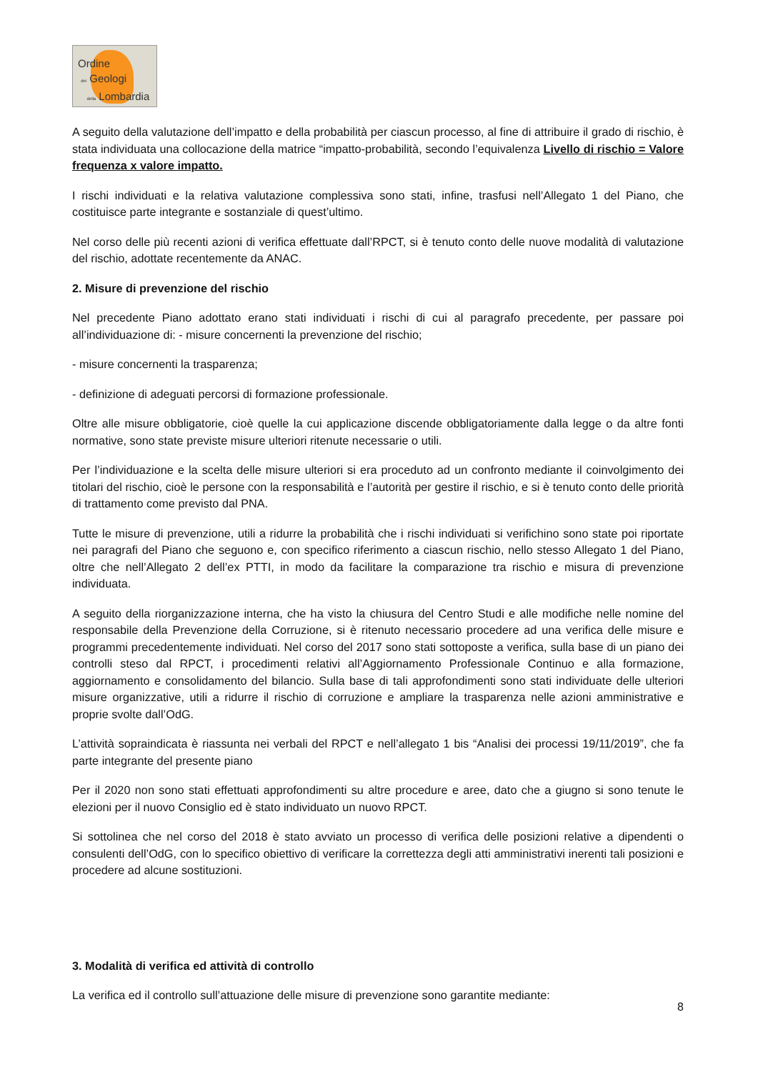Ordine
dei Geologi
della Lombardia
A seguito della valutazione dell’impatto e della probabilità per ciascun processo, al fine di attribuire il grado di rischio, è stata individuata una collocazione della matrice “impatto-probabilità, secondo l’equivalenza Livello di rischio = Valore frequenza x valore impatto.
I rischi individuati e la relativa valutazione complessiva sono stati, infine, trasfusi nell’Allegato 1 del Piano, che costituisce parte integrante e sostanziale di quest’ultimo.
Nel corso delle più recenti azioni di verifica effettuate dall’RPCT, si è tenuto conto delle nuove modalità di valutazione del rischio, adottate recentemente da ANAC.
2. Misure di prevenzione del rischio
Nel precedente Piano adottato erano stati individuati i rischi di cui al paragrafo precedente, per passare poi all’individuazione di: - misure concernenti la prevenzione del rischio;
- misure concernenti la trasparenza;
- definizione di adeguati percorsi di formazione professionale.
Oltre alle misure obbligatorie, cioè quelle la cui applicazione discende obbligatoriamente dalla legge o da altre fonti normative, sono state previste misure ulteriori ritenute necessarie o utili.
Per l’individuazione e la scelta delle misure ulteriori si era proceduto ad un confronto mediante il coinvolgimento dei titolari del rischio, cioè le persone con la responsabilità e l’autorità per gestire il rischio, e si è tenuto conto delle priorità di trattamento come previsto dal PNA.
Tutte le misure di prevenzione, utili a ridurre la probabilità che i rischi individuati si verifichino sono state poi riportate nei paragrafi del Piano che seguono e, con specifico riferimento a ciascun rischio, nello stesso Allegato 1 del Piano, oltre che nell’Allegato 2 dell’ex PTTI, in modo da facilitare la comparazione tra rischio e misura di prevenzione individuata.
A seguito della riorganizzazione interna, che ha visto la chiusura del Centro Studi e alle modifiche nelle nomine del responsabile della Prevenzione della Corruzione, si è ritenuto necessario procedere ad una verifica delle misure e programmi precedentemente individuati. Nel corso del 2017 sono stati sottoposte a verifica, sulla base di un piano dei controlli steso dal RPCT, i procedimenti relativi all’Aggiornamento Professionale Continuo e alla formazione, aggiornamento e consolidamento del bilancio. Sulla base di tali approfondimenti sono stati individuate delle ulteriori misure organizzative, utili a ridurre il rischio di corruzione e ampliare la trasparenza nelle azioni amministrative e proprie svolte dall’OdG.
L’attività sopraindicata è riassunta nei verbali del RPCT e nell’allegato 1 bis “Analisi dei processi 19/11/2019”, che fa parte integrante del presente piano
Per il 2020 non sono stati effettuati approfondimenti su altre procedure e aree, dato che a giugno si sono tenute le elezioni per il nuovo Consiglio ed è stato individuato un nuovo RPCT.
Si sottolinea che nel corso del 2018 è stato avviato un processo di verifica delle posizioni relative a dipendenti o consulenti dell’OdG, con lo specifico obiettivo di verificare la correttezza degli atti amministrativi inerenti tali posizioni e procedere ad alcune sostituzioni.
3. Modalità di verifica ed attività di controllo
La verifica ed il controllo sull’attuazione delle misure di prevenzione sono garantite mediante:
8